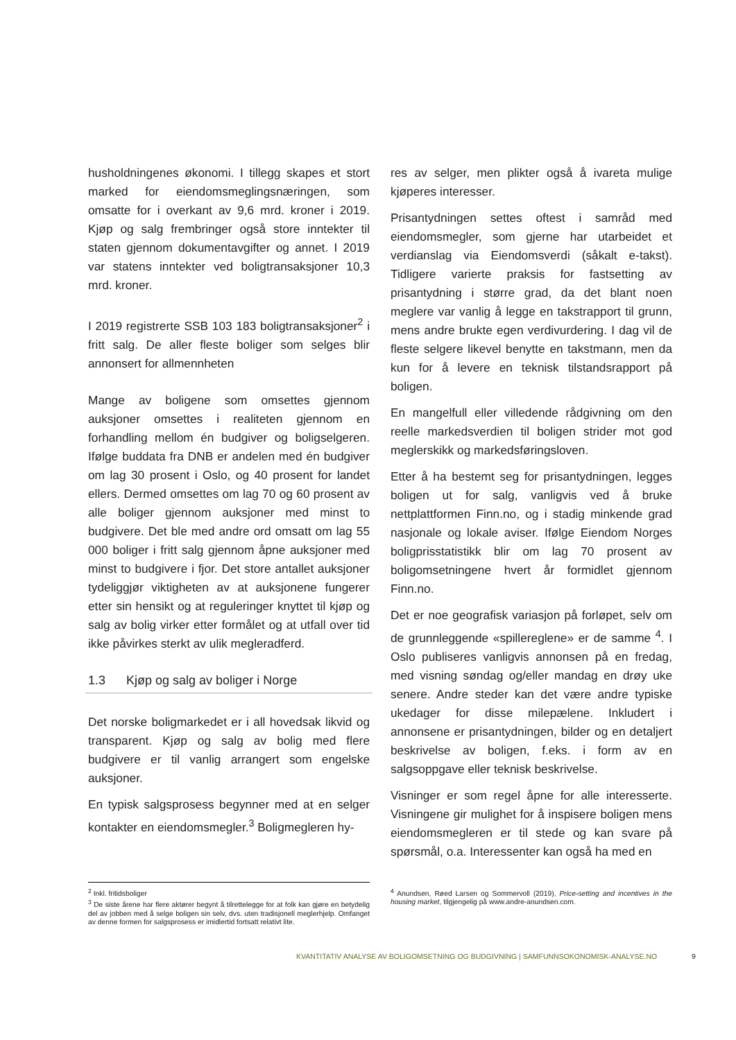husholdningenes økonomi. I tillegg skapes et stort marked for eiendomsmeglingsnæringen, som omsatte for i overkant av 9,6 mrd. kroner i 2019. Kjøp og salg frembringer også store inntekter til staten gjennom dokumentavgifter og annet. I 2019 var statens inntekter ved boligtransaksjoner 10,3 mrd. kroner.
I 2019 registrerte SSB 103 183 boligtransaksjoner<sup>2</sup> i fritt salg. De aller fleste boliger som selges blir annonsert for allmennheten
Mange av boligene som omsettes gjennom auksjoner omsettes i realiteten gjennom en forhandling mellom én budgiver og boligselgeren. Ifølge buddata fra DNB er andelen med én budgiver om lag 30 prosent i Oslo, og 40 prosent for landet ellers. Dermed omsettes om lag 70 og 60 prosent av alle boliger gjennom auksjoner med minst to budgivere. Det ble med andre ord omsatt om lag 55 000 boliger i fritt salg gjennom åpne auksjoner med minst to budgivere i fjor. Det store antallet auksjoner tydeliggjør viktigheten av at auksjonene fungerer etter sin hensikt og at reguleringer knyttet til kjøp og salg av bolig virker etter formålet og at utfall over tid ikke påvirkes sterkt av ulik megleradferd.
1.3 Kjøp og salg av boliger i Norge
Det norske boligmarkedet er i all hovedsak likvid og transparent. Kjøp og salg av bolig med flere budgivere er til vanlig arrangert som engelske auksjoner.
En typisk salgsprosess begynner med at en selger kontakter en eiendomsmegler.<sup>3</sup> Boligmegleren hy-
res av selger, men plikter også å ivareta mulige kjøperes interesser.
Prisantydningen settes oftest i samråd med eiendomsmegler, som gjerne har utarbeidet et verdianslag via Eiendomsverdi (såkalt e-takst). Tidligere varierte praksis for fastsetting av prisantydning i større grad, da det blant noen meglere var vanlig å legge en takstrapport til grunn, mens andre brukte egen verdivurdering. I dag vil de fleste selgere likevel benytte en takstmann, men da kun for å levere en teknisk tilstandsrapport på boligen.
En mangelfull eller villedende rådgivning om den reelle markedsverdien til boligen strider mot god meglerskikk og markedsføringsloven.
Etter å ha bestemt seg for prisantydningen, legges boligen ut for salg, vanligvis ved å bruke nettplattformen Finn.no, og i stadig minkende grad nasjonale og lokale aviser. Ifølge Eiendom Norges boligprisstatistikk blir om lag 70 prosent av boligomsetningene hvert år formidlet gjennom Finn.no.
Det er noe geografisk variasjon på forløpet, selv om de grunnleggende «spillereglene» er de samme <sup>4</sup>. I Oslo publiseres vanligvis annonsen på en fredag, med visning søndag og/eller mandag en drøy uke senere. Andre steder kan det være andre typiske ukedager for disse milepælene. Inkludert i annonsene er prisantydningen, bilder og en detaljert beskrivelse av boligen, f.eks. i form av en salgsoppgave eller teknisk beskrivelse.
Visninger er som regel åpne for alle interesserte. Visningene gir mulighet for å inspisere boligen mens eiendomsmegleren er til stede og kan svare på spørsmål, o.a. Interessenter kan også ha med en
<sup>2</sup> Inkl. fritidsboliger
<sup>3</sup> De siste årene har flere aktører begynt å tilrettelegge for at folk kan gjøre en betydelig del av jobben med å selge boligen sin selv, dvs. uten tradisjonell meglerhjelp. Omfanget av denne formen for salgsprosess er imidlertid fortsatt relativt lite.
<sup>4</sup> Anundsen, Røed Larsen og Sommervoll (2019), Price-setting and incentives in the housing market, tilgjengelig på www.andre-anundsen.com.
KVANTITATIV ANALYSE AV BOLIGOMSETNING OG BUDGIVNING | SAMFUNNSOKONOMISK-ANALYSE.NO 9